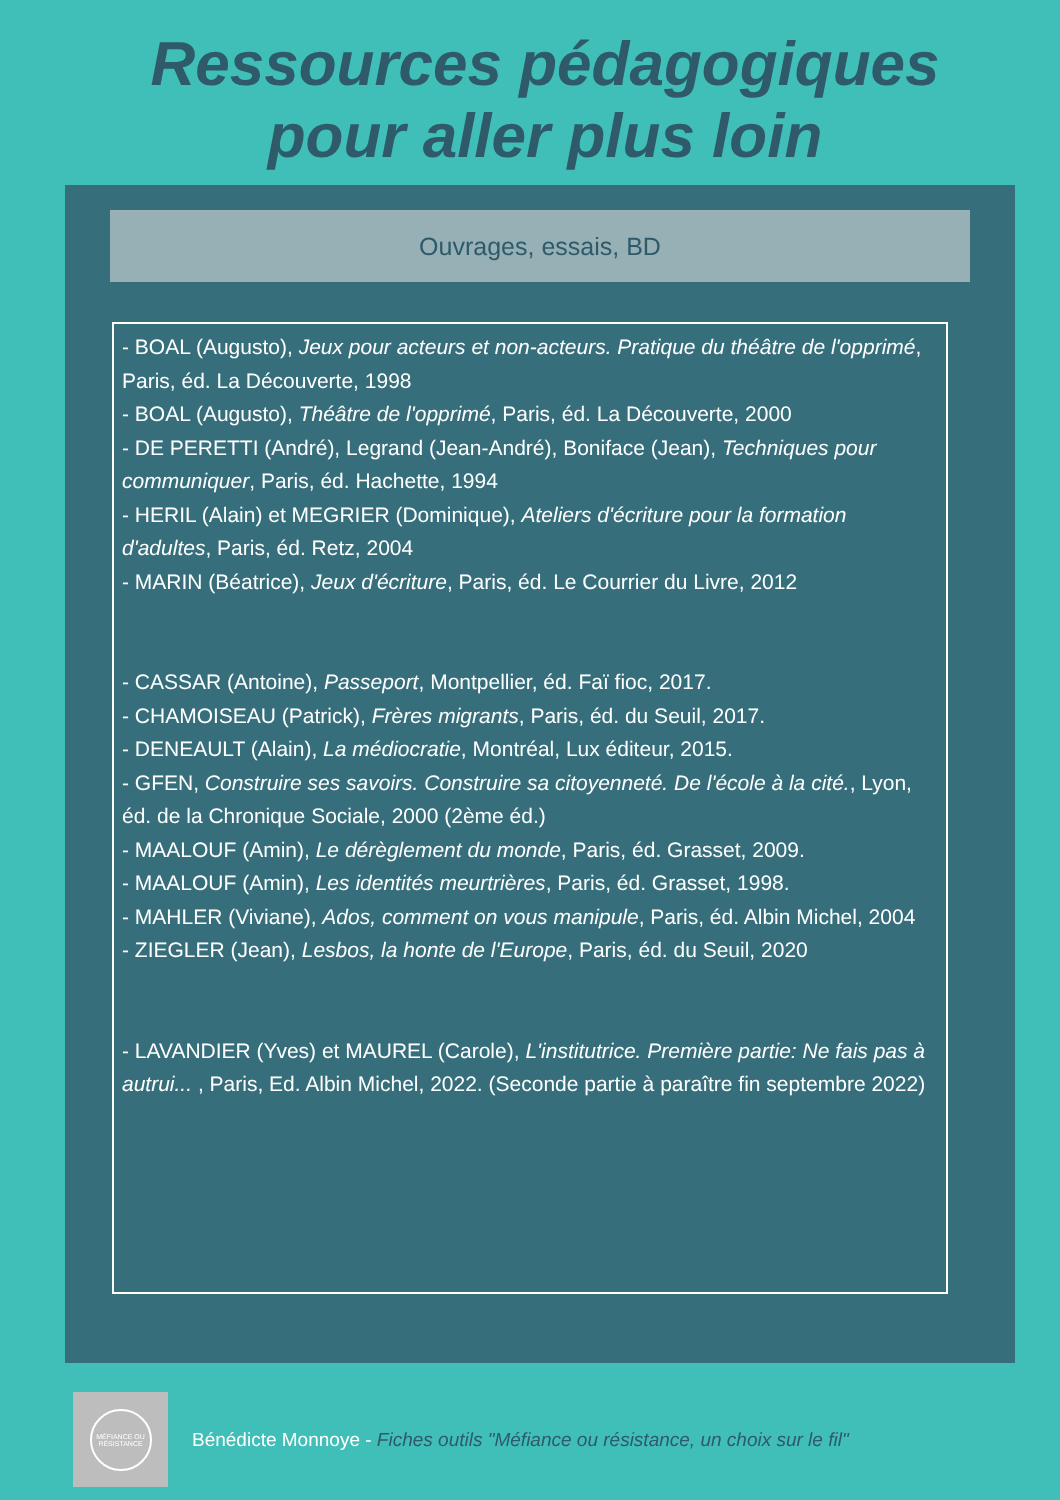Ressources pédagogiques
pour aller plus loin
Ouvrages, essais, BD
- BOAL (Augusto), Jeux pour acteurs et non-acteurs. Pratique du théâtre de l'opprimé, Paris, éd. La Découverte, 1998
- BOAL (Augusto), Théâtre de l'opprimé, Paris, éd. La Découverte, 2000
- DE PERETTI (André), Legrand (Jean-André), Boniface (Jean), Techniques pour communiquer, Paris, éd. Hachette, 1994
- HERIL (Alain) et MEGRIER (Dominique), Ateliers d'écriture pour la formation d'adultes, Paris, éd. Retz, 2004
- MARIN (Béatrice), Jeux d'écriture, Paris, éd. Le Courrier du Livre, 2012
- CASSAR (Antoine), Passeport, Montpellier, éd. Faï fioc, 2017.
- CHAMOISEAU (Patrick), Frères migrants, Paris, éd. du Seuil, 2017.
- DENEAULT (Alain), La médiocratie, Montréal, Lux éditeur, 2015.
- GFEN, Construire ses savoirs. Construire sa citoyenneté. De l'école à la cité., Lyon, éd. de la Chronique Sociale, 2000 (2ème éd.)
- MAALOUF (Amin), Le dérèglement du monde, Paris, éd. Grasset, 2009.
- MAALOUF (Amin), Les identités meurtrières, Paris, éd. Grasset, 1998.
- MAHLER (Viviane), Ados, comment on vous manipule, Paris, éd. Albin Michel, 2004
- ZIEGLER (Jean), Lesbos, la honte de l'Europe, Paris, éd. du Seuil, 2020
- LAVANDIER (Yves) et MAUREL (Carole), L'institutrice. Première partie: Ne fais pas à autrui... , Paris, Ed. Albin Michel, 2022. (Seconde partie à paraître fin septembre 2022)
MÉFIANCE OU
RÉSISTANCE
Bénédicte Monnoye - Fiches outils "Méfiance ou résistance, un choix sur le fil"